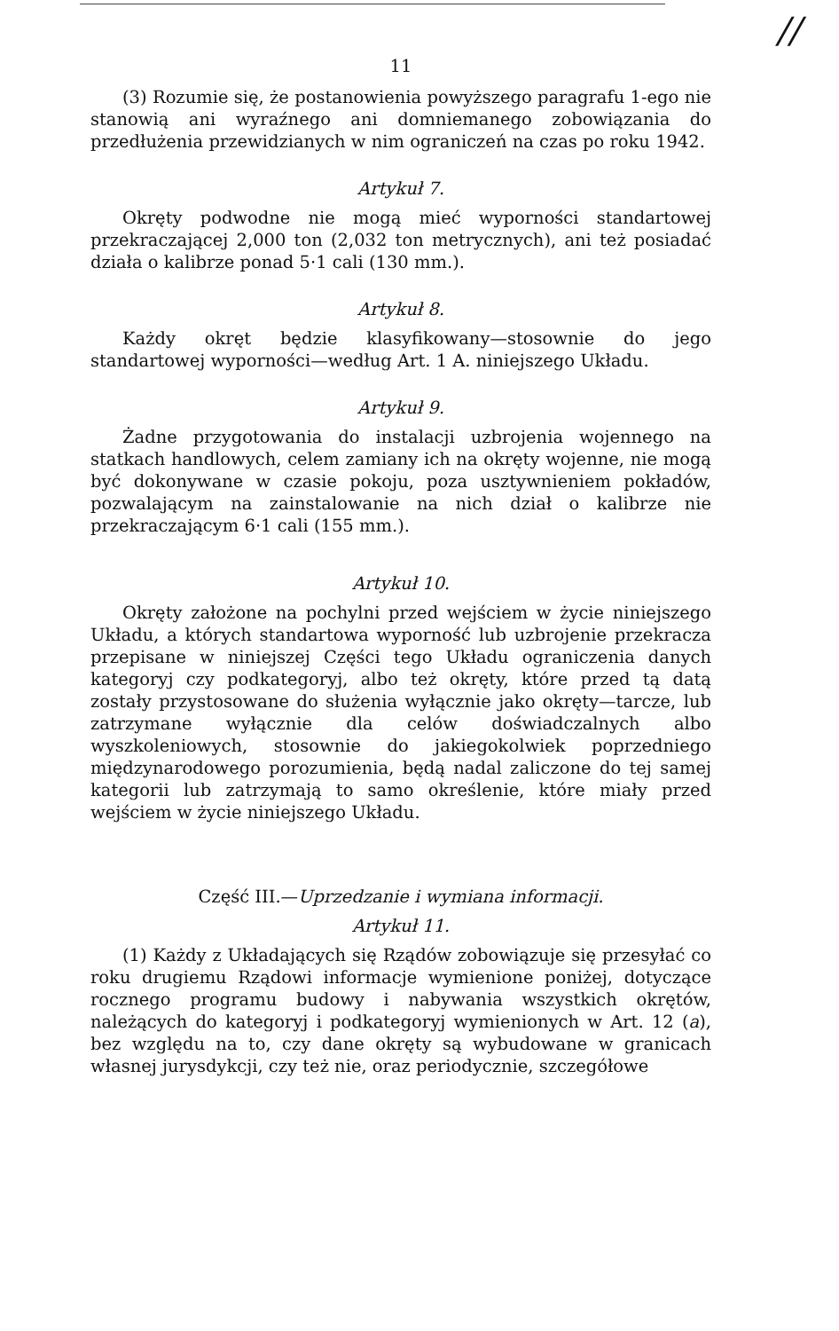//
11
(3) Rozumie się, że postanowienia powyższego paragrafu 1-ego nie stanowią ani wyraźnego ani domniemanego zobowiązania do przedłużenia przewidzianych w nim ograniczeń na czas po roku 1942.
Artykuł 7.
Okręty podwodne nie mogą mieć wyporności standartowej przekraczającej 2,000 ton (2,032 ton metrycznych), ani też posiadać działa o kalibrze ponad 5·1 cali (130 mm.).
Artykuł 8.
Każdy okręt będzie klasyfikowany—stosownie do jego standartowej wyporności—według Art. 1 A. niniejszego Układu.
Artykuł 9.
Żadne przygotowania do instalacji uzbrojenia wojennego na statkach handlowych, celem zamiany ich na okręty wojenne, nie mogą być dokonywane w czasie pokoju, poza usztywnieniem pokładów, pozwalającym na zainstalowanie na nich dział o kalibrze nie przekraczającym 6·1 cali (155 mm.).
Artykuł 10.
Okręty założone na pochylni przed wejściem w życie niniejszego Układu, a których standartowa wyporność lub uzbrojenie przekracza przepisane w niniejszej Części tego Układu ograniczenia danych kategoryj czy podkategoryj, albo też okręty, które przed tą datą zostały przystosowane do służenia wyłącznie jako okręty—tarcze, lub zatrzymane wyłącznie dla celów doświadczalnych albo wyszkoleniowych, stosownie do jakiegokolwiek poprzedniego międzynarodowego porozumienia, będą nadal zaliczone do tej samej kategorii lub zatrzymają to samo określenie, które miały przed wejściem w życie niniejszego Układu.
Część III.—Uprzedzanie i wymiana informacji.
Artykuł 11.
(1) Każdy z Układających się Rządów zobowiązuje się przesyłać co roku drugiemu Rządowi informacje wymienione poniżej, dotyczące rocznego programu budowy i nabywania wszystkich okrętów, należących do kategoryj i podkategoryj wymienionych w Art. 12 (a), bez względu na to, czy dane okręty są wybudowane w granicach własnej jurysdykcji, czy też nie, oraz periodycznie, szczegółowe